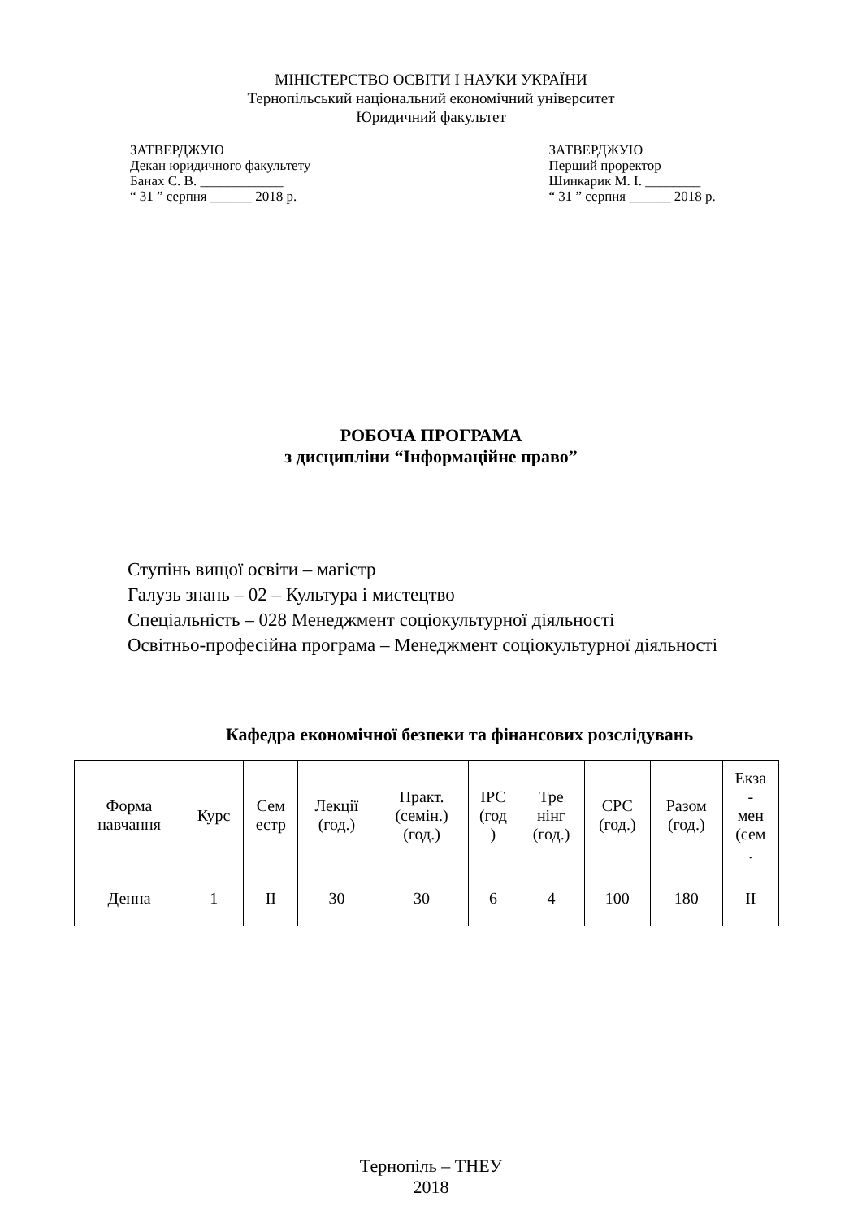МІНІСТЕРСТВО ОСВІТИ І НАУКИ УКРАЇНИ
Тернопільський національний економічний університет
Юридичний факультет
ЗАТВЕРДЖУЮ
Декан юридичного факультету
Банах С. В. ____________
“ 31 ” серпня ______ 2018 р.
ЗАТВЕРДЖУЮ
Перший проректор
Шинкарик М. І. ________
“ 31 ” серпня ______ 2018 р.
РОБОЧА ПРОГРАМА
з дисципліни “Інформаційне право”
Ступінь вищої освіти – магістр
Галузь знань – 02 – Культура і мистецтво
Спеціальність – 028 Менеджмент соціокультурної діяльності
Освітньо-професійна програма – Менеджмент соціокультурної діяльності
Кафедра економічної безпеки та фінансових розслідувань
| Форма навчання | Курс | Сем естр | Лекції (год.) | Практ. (семін.) (год.) | ІРС (год ) | Тре нінг (год.) | СРС (год.) | Разом (год.) | Екза - мен (сем . |
| Денна | 1 | ІІ | 30 | 30 | 6 | 4 | 100 | 180 | ІІ |
Тернопіль – ТНЕУ
2018